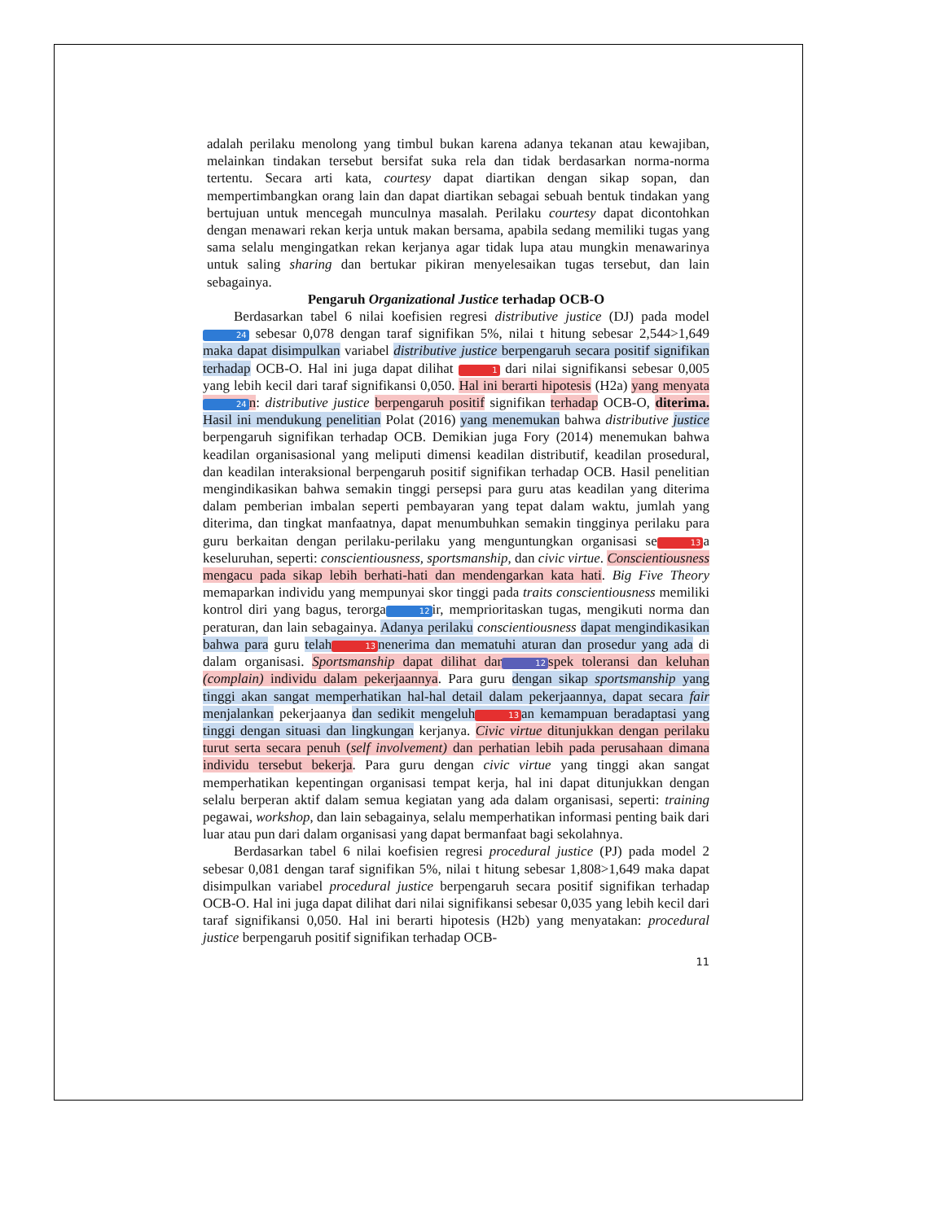adalah perilaku menolong yang timbul bukan karena adanya tekanan atau kewajiban, melainkan tindakan tersebut bersifat suka rela dan tidak berdasarkan norma-norma tertentu. Secara arti kata, courtesy dapat diartikan dengan sikap sopan, dan mempertimbangkan orang lain dan dapat diartikan sebagai sebuah bentuk tindakan yang bertujuan untuk mencegah munculnya masalah. Perilaku courtesy dapat dicontohkan dengan menawari rekan kerja untuk makan bersama, apabila sedang memiliki tugas yang sama selalu mengingatkan rekan kerjanya agar tidak lupa atau mungkin menawarinya untuk saling sharing dan bertukar pikiran menyelesaikan tugas tersebut, dan lain sebagainya.
Pengaruh Organizational Justice terhadap OCB-O
Berdasarkan tabel 6 nilai koefisien regresi distributive justice (DJ) pada model 24 sebesar 0,078 dengan taraf signifikan 5%, nilai t hitung sebesar 2,544>1,649 maka dapat disimpulkan variabel distributive justice berpengaruh secara positif signifikan terhadap OCB-O. Hal ini juga dapat dilihat 1 dari nilai signifikansi sebesar 0,005 yang lebih kecil dari taraf signifikansi 0,050. Hal ini berarti hipotesis (H2a) yang menyata 24 n: distributive justice berpengaruh positif signifikan terhadap OCB-O, diterima. Hasil ini mendukung penelitian Polat (2016) yang menemukan bahwa distributive justice berpengaruh signifikan terhadap OCB. Demikian juga Fory (2014) menemukan bahwa keadilan organisasional yang meliputi dimensi keadilan distributif, keadilan prosedural, dan keadilan interaksional berpengaruh positif signifikan terhadap OCB. Hasil penelitian mengindikasikan bahwa semakin tinggi persepsi para guru atas keadilan yang diterima dalam pemberian imbalan seperti pembayaran yang tepat dalam waktu, jumlah yang diterima, dan tingkat manfaatnya, dapat menumbuhkan semakin tingginya perilaku para guru berkaitan dengan perilaku-perilaku yang menguntungkan organisasi se 13 a keseluruhan, seperti: conscientiousness, sportsmanship, dan civic virtue. Conscientiousness mengacu pada sikap lebih berhati-hati dan mendengarkan kata hati. Big Five Theory memaparkan individu yang mempunyai skor tinggi pada traits conscientiousness memiliki kontrol diri yang bagus, terorga 12 ir, memprioritaskan tugas, mengikuti norma dan peraturan, dan lain sebagainya. Adanya perilaku conscientiousness dapat mengindikasikan bahwa para guru telah 13 nenerima dan mematuhi aturan dan prosedur yang ada di dalam organisasi. Sportsmanship dapat dilihat dar 12 spek toleransi dan keluhan (complain) individu dalam pekerjaannya. Para guru dengan sikap sportsmanship yang tinggi akan sangat memperhatikan hal-hal detail dalam pekerjaannya, dapat secara fair menjalankan pekerjaanya dan sedikit mengeluh 13 an kemampuan beradaptasi yang tinggi dengan situasi dan lingkungan kerjanya. Civic virtue ditunjukkan dengan perilaku turut serta secara penuh (self involvement) dan perhatian lebih pada perusahaan dimana individu tersebut bekerja. Para guru dengan civic virtue yang tinggi akan sangat memperhatikan kepentingan organisasi tempat kerja, hal ini dapat ditunjukkan dengan selalu berperan aktif dalam semua kegiatan yang ada dalam organisasi, seperti: training pegawai, workshop, dan lain sebagainya, selalu memperhatikan informasi penting baik dari luar atau pun dari dalam organisasi yang dapat bermanfaat bagi sekolahnya.
Berdasarkan tabel 6 nilai koefisien regresi procedural justice (PJ) pada model 2 sebesar 0,081 dengan taraf signifikan 5%, nilai t hitung sebesar 1,808>1,649 maka dapat disimpulkan variabel procedural justice berpengaruh secara positif signifikan terhadap OCB-O. Hal ini juga dapat dilihat dari nilai signifikansi sebesar 0,035 yang lebih kecil dari taraf signifikansi 0,050. Hal ini berarti hipotesis (H2b) yang menyatakan: procedural justice berpengaruh positif signifikan terhadap OCB-
11